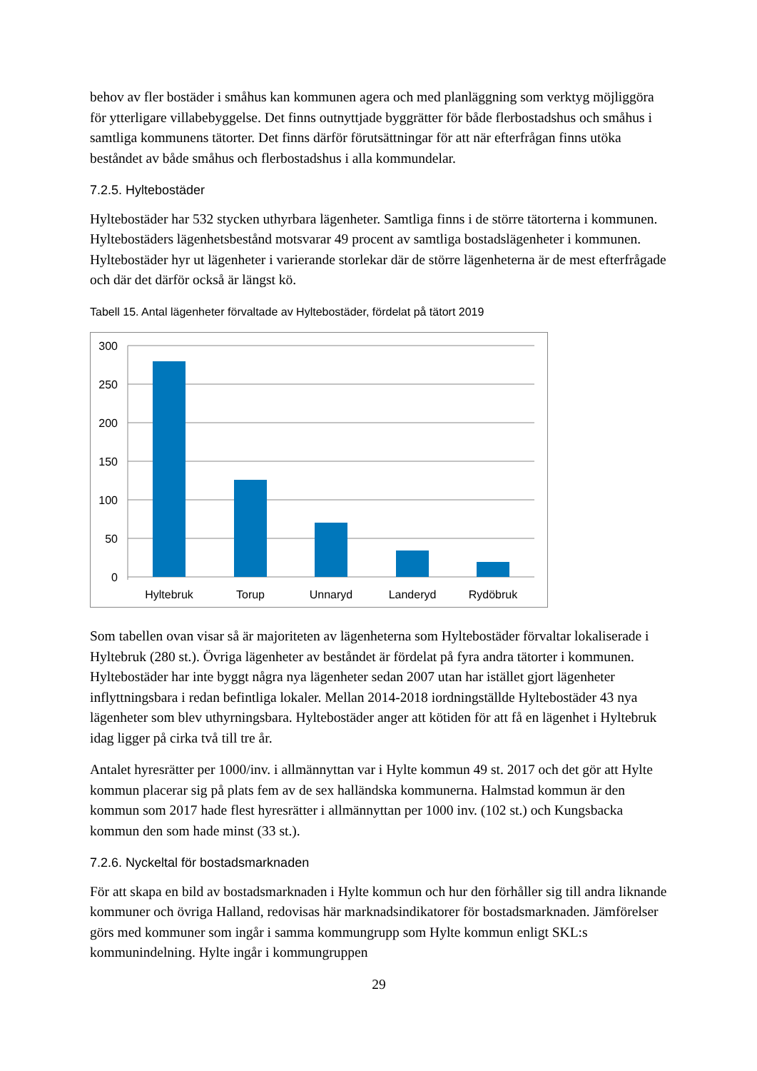behov av fler bostäder i småhus kan kommunen agera och med planläggning som verktyg möjliggöra för ytterligare villabebyggelse. Det finns outnyttjade byggrätter för både flerbostadshus och småhus i samtliga kommunens tätorter. Det finns därför förutsättningar för att när efterfrågan finns utöka beståndet av både småhus och flerbostadshus i alla kommundelar.
7.2.5. Hyltebostäder
Hyltebostäder har 532 stycken uthyrbara lägenheter. Samtliga finns i de större tätorterna i kommunen. Hyltebostäders lägenhetsbestånd motsvarar 49 procent av samtliga bostadslägenheter i kommunen. Hyltebostäder hyr ut lägenheter i varierande storlekar där de större lägenheterna är de mest efterfrågade och där det därför också är längst kö.
Tabell 15. Antal lägenheter förvaltade av Hyltebostäder, fördelat på tätort 2019
300
250
200
150
100
50
0
Hyltebruk
Torup
Unnaryd
Landeryd
Rydöbruk
Som tabellen ovan visar så är majoriteten av lägenheterna som Hyltebostäder förvaltar lokaliserade i Hyltebruk (280 st.). Övriga lägenheter av beståndet är fördelat på fyra andra tätorter i kommunen. Hyltebostäder har inte byggt några nya lägenheter sedan 2007 utan har istället gjort lägenheter inflyttningsbara i redan befintliga lokaler. Mellan 2014-2018 iordningställde Hyltebostäder 43 nya lägenheter som blev uthyrningsbara. Hyltebostäder anger att kötiden för att få en lägenhet i Hyltebruk idag ligger på cirka två till tre år.
Antalet hyresrätter per 1000/inv. i allmännyttan var i Hylte kommun 49 st. 2017 och det gör att Hylte kommun placerar sig på plats fem av de sex halländska kommunerna. Halmstad kommun är den kommun som 2017 hade flest hyresrätter i allmännyttan per 1000 inv. (102 st.) och Kungsbacka kommun den som hade minst (33 st.).
7.2.6. Nyckeltal för bostadsmarknaden
För att skapa en bild av bostadsmarknaden i Hylte kommun och hur den förhåller sig till andra liknande kommuner och övriga Halland, redovisas här marknadsindikatorer för bostadsmarknaden. Jämförelser görs med kommuner som ingår i samma kommungrupp som Hylte kommun enligt SKL:s kommunindelning. Hylte ingår i kommungruppen
29